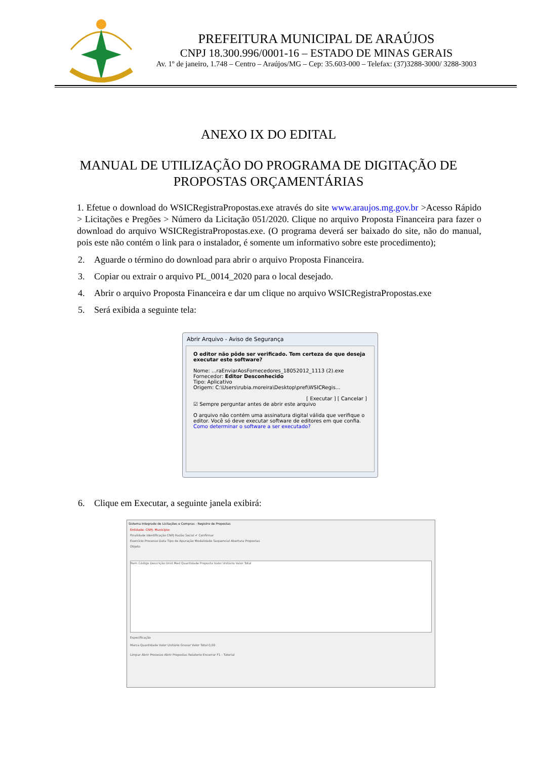PREFEITURA MUNICIPAL DE ARAÚJOS
CNPJ 18.300.996/0001-16 – ESTADO DE MINAS GERAIS
Av. 1º de janeiro, 1.748 – Centro – Araújos/MG – Cep: 35.603-000 – Telefax: (37)3288-3000/ 3288-3003
ANEXO IX DO EDITAL
MANUAL DE UTILIZAÇÃO DO PROGRAMA DE DIGITAÇÃO DE PROPOSTAS ORÇAMENTÁRIAS
1. Efetue o download do WSICRegistraPropostas.exe através do site www.araujos.mg.gov.br >Acesso Rápido > Licitações e Pregões > Número da Licitação 051/2020. Clique no arquivo Proposta Financeira para fazer o download do arquivo WSICRegistraPropostas.exe. (O programa deverá ser baixado do site, não do manual, pois este não contém o link para o instalador, é somente um informativo sobre este procedimento);
2. Aguarde o término do download para abrir o arquivo Proposta Financeira.
3. Copiar ou extrair o arquivo PL_0014_2020 para o local desejado.
4. Abrir o arquivo Proposta Financeira e dar um clique no arquivo WSICRegistraPropostas.exe
5. Será exibida a seguinte tela:
Abrir Arquivo - Aviso de Segurança
O editor não pôde ser verificado. Tem certeza de que deseja executar este software?
Nome: ...raEnviarAosFornecedores_18052012_1113 (2).exe
Fornecedor: Editor Desconhecido
Tipo: Aplicativo
Origem: C:\Users\rubia.moreira\Desktop\pref\WSICRegis...
[ Executar ] [ Cancelar ]
☑ Sempre perguntar antes de abrir este arquivo
O arquivo não contém uma assinatura digital válida que verifique o editor. Você só deve executar software de editores em que confia. Como determinar o software a ser executado?
6. Clique em Executar, a seguinte janela exibirá:
Sistema Integrado de Licitações e Compras - Registro de Propostas
Entidade: CNPJ: Município:
Finalidade Identificação CNPJ Razão Social ✔ Confirmar
Exercício Processo Data Tipo de Apuração Modalidade Sequencial Abertura Propostas
Objeto
Item Código Descrição Unid Med Quantidade Proposta Valor Unitário Valor Total
Especificação
Marca Quantidade Valor Unitário Gravar Valor Total 0,00
Limpar Abrir Processo Abrir Propostas Relatorio Encerrar F1 - Tutorial